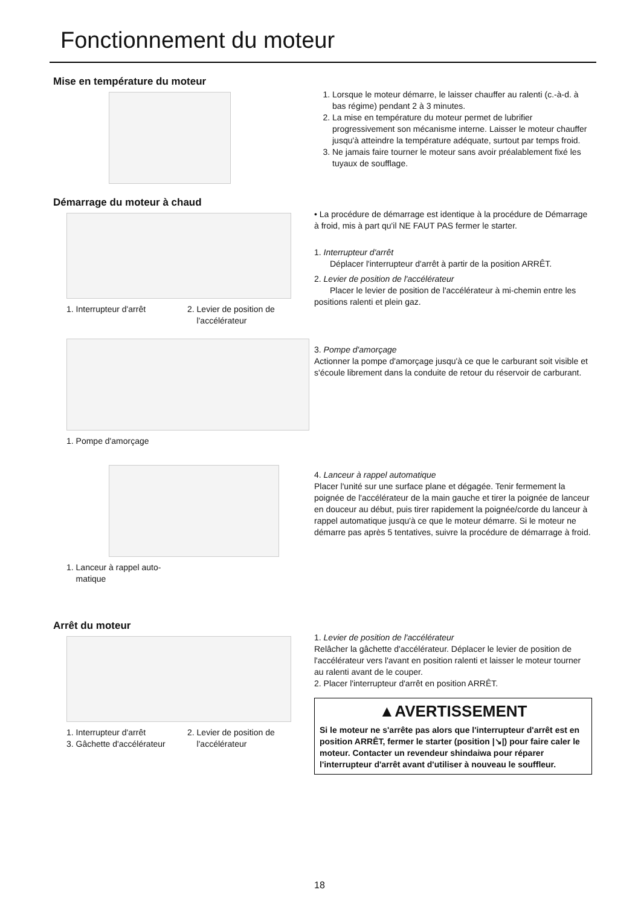Fonctionnement du moteur
Mise en température du moteur
1. Lorsque le moteur démarre, le laisser chauffer au ralenti (c.-à-d. à bas régime) pendant 2 à 3 minutes.
2. La mise en température du moteur permet de lubrifier progressivement son mécanisme interne. Laisser le moteur chauffer jusqu'à atteindre la température adéquate, surtout par temps froid.
3. Ne jamais faire tourner le moteur sans avoir préalablement fixé les tuyaux de soufflage.
Démarrage du moteur à chaud
1. Interrupteur d'arrêt 2. Levier de position de
l'accélérateur
1. Pompe d'amorçage
1. Lanceur à rappel auto-
matique
• La procédure de démarrage est identique à la procédure de Démarrage à froid, mis à part qu'il NE FAUT PAS fermer le starter.
1. Interrupteur d'arrêt
Déplacer l'interrupteur d'arrêt à partir de la position ARRÊT.
2. Levier de position de l'accélérateur
Placer le levier de position de l'accélérateur à mi-chemin entre les positions ralenti et plein gaz.
3. Pompe d'amorçage
Actionner la pompe d'amorçage jusqu'à ce que le carburant soit visible et s'écoule librement dans la conduite de retour du réservoir de carburant.
4. Lanceur à rappel automatique
Placer l'unité sur une surface plane et dégagée. Tenir fermement la poignée de l'accélérateur de la main gauche et tirer la poignée de lanceur en douceur au début, puis tirer rapidement la poignée/corde du lanceur à rappel automatique jusqu'à ce que le moteur démarre. Si le moteur ne démarre pas après 5 tentatives, suivre la procédure de démarrage à froid.
Arrêt du moteur
1. Interrupteur d'arrêt
3. Gâchette d'accélérateur 2. Levier de position de
l'accélérateur
1. Levier de position de l'accélérateur
Relâcher la gâchette d'accélérateur. Déplacer le levier de position de l'accélérateur vers l'avant en position ralenti et laisser le moteur tourner au ralenti avant de le couper.
2. Placer l'interrupteur d'arrêt en position ARRÊT.
▲AVERTISSEMENT
Si le moteur ne s'arrête pas alors que l'interrupteur d'arrêt est en position ARRÊT, fermer le starter (position |↘|) pour faire caler le moteur. Contacter un revendeur shindaiwa pour réparer l'interrupteur d'arrêt avant d'utiliser à nouveau le souffleur.
18